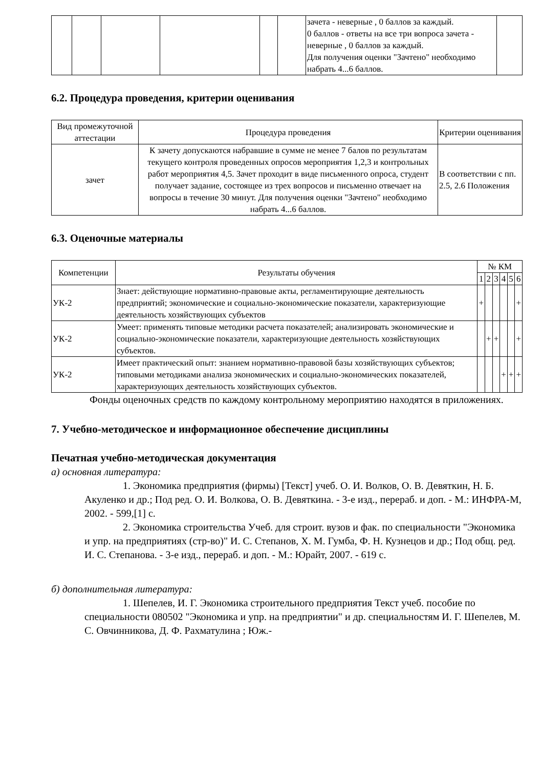| | | | | | | зачета - неверные , 0 баллов за каждый. 0 баллов - ответы на все три вопроса зачета - неверные , 0 баллов за каждый. Для получения оценки "Зачтено" необходимо набрать 4...6 баллов. | |
6.2. Процедура проведения, критерии оценивания
| Вид промежуточной аттестации | Процедура проведения | Критерии оценивания |
| --- | --- | --- |
| зачет | К зачету допускаются набравшие в сумме не менее 7 балов по результатам текущего контроля проведенных опросов мероприятия 1,2,3 и контрольных работ мероприятия 4,5. Зачет проходит в виде письменного опроса, студент получает задание, состоящее из трех вопросов и письменно отвечает на вопросы в течение 30 минут. Для получения оценки "Зачтено" необходимо набрать 4...6 баллов. | В соответствии с пп. 2.5, 2.6 Положения |
6.3. Оценочные материалы
| Компетенции | Результаты обучения | № КМ | | | | | |
| --- | --- | --- | --- | --- | --- | --- | --- |
| | | 1 | 2 | 3 | 4 | 5 | 6 |
| УК-2 | Знает: действующие нормативно-правовые акты, регламентирующие деятельность предприятий; экономические и социально-экономические показатели, характеризующие деятельность хозяйствующих субъектов | + | | | | | + |
| УК-2 | Умеет: применять типовые методики расчета показателей; анализировать экономические и социально-экономические показатели, характеризующие деятельность хозяйствующих субъектов. | | + | + | | | + |
| УК-2 | Имеет практический опыт: знанием нормативно-правовой базы хозяйствующих субъектов; типовыми методиками анализа экономических и социально-экономических показателей, характеризующих деятельность хозяйствующих субъектов. | | | | + | + | + |
Фонды оценочных средств по каждому контрольному мероприятию находятся в приложениях.
7. Учебно-методическое и информационное обеспечение дисциплины
Печатная учебно-методическая документация
а) основная литература:
1. Экономика предприятия (фирмы) [Текст] учеб. О. И. Волков, О. В. Девяткин, Н. Б. Акуленко и др.; Под ред. О. И. Волкова, О. В. Девяткина. - 3-е изд., перераб. и доп. - М.: ИНФРА-М, 2002. - 599,[1] с.
2. Экономика строительства Учеб. для строит. вузов и фак. по специальности "Экономика и упр. на предприятиях (стр-во)" И. С. Степанов, Х. М. Гумба, Ф. Н. Кузнецов и др.; Под общ. ред. И. С. Степанова. - 3-е изд., перераб. и доп. - М.: Юрайт, 2007. - 619 с.
б) дополнительная литература:
1. Шепелев, И. Г. Экономика строительного предприятия Текст учеб. пособие по специальности 080502 "Экономика и упр. на предприятии" и др. специальностям И. Г. Шепелев, М. С. Овчинникова, Д. Ф. Рахматулина ; Юж.-